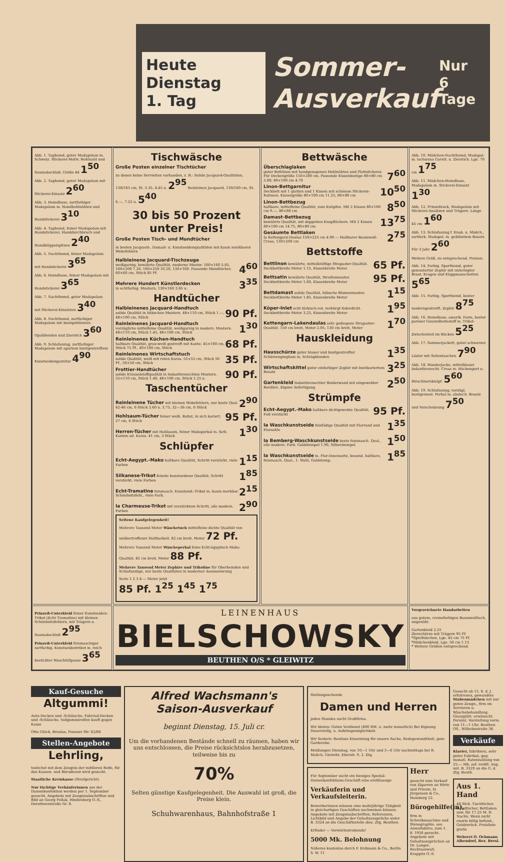Heute Dienstag
1. Tag
Sommer-
Ausverkauf
Nur
6 Tage
Abb. 1. Taghemd, guter Madapolam m. Schweiz. Stickerei-Motiv, Hohlnaht und Saumabschluß. Größe 44 1<sup>50</sup>
Abb. 2. Taghemd, guter Madapolam mit Stickerei-Einsatz 2<sup>60</sup>
Abb. 3. Hemdhose, zartfarbiger Madapolam m. Handhohlnähten und Handstickerei 3<sup>10</sup>
Abb. 4. Taghemd, feiner Madapolam mit Handstickerei, Handdurchbruch und Handklöppelspitzen 2<sup>40</sup>
Abb. 5. Nachthemd, feiner Madapolam mit Handstickerei 3<sup>65</sup>
Abb. 6. Hemdhose, feiner Madapolam mit Handstickerei 3<sup>65</sup>
Abb. 7. Nachthemd, guter Madapolam mit Stickerei-Einsätzen 3<sup>40</sup>
Abb. 8. Nachthemd, zartfarbiger Madapolam mit buntgeblümten Opalblenden und Zierstich 3<sup>60</sup>
Abb. 9. Schlafanzug, zartfarbiger Madapolam mit apartem buntgestreiftem Kunstseidengarnitur 4<sup>90</sup>
Tischwäsche
Große Posten einzelner Tischtücher
zu denen keine Servietten vorhanden, z. B.: Solide Jacquard-Qualitäten, 130/165 cm, St. 3.35, 4.45 u. 2<sup>95</sup> Reinleinen Jacquard, 130/160 cm, St. 6.—, 7.25 u. 5<sup>40</sup>
30 bis 50 Prozent unter Preis!
Große Posten Tisch- und Mundtücher
in besten Jacquard-, Damast- u. Kunstseidenqualitäten mit kaum merkbaren Webefehlern
Halbleinene Jacquard-Tischzeuge
weißgarnig, bewährte Qualität, moderne Muster. 160×160 5.65, 160×200 7.20, 160×250 10.20, 130×160. Passende Mundtücher, 60×60 cm, Stück 85 Pf. 4<sup>60</sup>
Mehrere Hundert Künstlerdecken
in echtfarbig. Mustern, 130×160 3.65 u. 3<sup>35</sup>
Handtücher
Halbleinenes Jacquard-Handtuch
solide Qualität in hübschen Mustern. 48×110 cm, Stück 1.—, 48×100 cm, Stück 90 Pf.
Reinleinenes Jacquard-Handtuch
vorzügliche mittelfeine Qualität, weißgarnig in modern. Mustern. 48×110 cm, Stück 1.45, 48×100 cm, Stück 1<sup>30</sup>
Reinleinenes Küchen-Handtuch
haltbare Qualität, grau-weiß gestreift mit Kante. 45×100 cm, Stück 75 Pf., 40×100 cm, Stück 68 Pf.
Reinleinenes Wirtschaftstuch
solide Qualität, weiß mit roten Karos. 55×55 cm, Stück 50 Pf., 50×50 cm, Stück 35 Pf.
Frottier-Handtücher
solide Kräuselstoffqualität in Indanthrenechten Mustern. 55×110 cm, Stück 1.40, 48×100 cm, Stück 1.25 u. 90 Pf.
Taschentücher
Reinleinene Tücher mit kleinen Webefehlern, nur beste Qual. 42-46 cm, 6 Stück 3.60 u. 3.75, 32—36 cm, 6 Stück 2<sup>90</sup>
Hohlsaum-Tücher feiner weiß. Batist, in sich kariert, 27 cm, 6 Stück 95 Pf.
Herren-Tücher mit Hohlsaum, feiner Makoperkal m. farb. Kanten od. Karos. 41 cm, 3 Stück 1<sup>30</sup>
Schlüpfer
Echt-Aegypt.-Mako haltbare Qualität, Schritt verstärkt, viele Farben 1<sup>15</sup>
Silkanese-Trikot feinste kunstseidene Qualität, Schritt verstärkt, viele Farben 1<sup>85</sup>
Echt-Tramatine feinmasch. Kunstseid.-Trikot m. kaum merkbar. Schönheitsfehl., viele Farb. 2<sup>15</sup>
Ia Charmeuse-Trikot mit verstärktem Schritt, alle modern. Farben 2<sup>90</sup>
Seltene Kaufgelegenheit!
Mehrere Tausend Meter Wäschetuch mittelfeine dichte Qualität von unübertroffener Haltbarkeit. 82 cm breit, Meter 72 Pf.
Mehrere Tausend Meter Wäscheperkal feine Echt-ägyptisch Mako-Qualität. 82 cm breit, Meter 88 Pf.
Mehrere Tausend Meter Zephire und Trikoline für Oberhemden und Schlafanzüge, nur beste Qualitäten in moderner Ausmusterung
Serie 1 2 3 4 — Meter jetzt 85 Pf. 1<sup>25</sup> 1<sup>45</sup> 1<sup>75</sup>
Bettwäsche
Überschlaglaken
guter Bettlinon mit handgezogenen Hohlnähten und Plattstickerei. Für Deckengröße 150×200 cm. Passende Kissenbezüge 80×80 cm 3.80, 80×100 cm 4.70 7<sup>60</sup>
Linon-Bettgarnitur
Deckbett mit 1 glatten und 1 Kissen mit schönem Stickerei-Rahmen. Kissengröße 80×100 cm 11.25, 80×80 cm 10<sup>50</sup>
Linon-Bettbezug
haltbare, mittelfeine Qualität, zum Knöpfen. Mit 2 Kissen 80×100 cm 9.—, 80×80 cm 8<sup>50</sup>
Damast-Bettbezug
bewährte Qualität, mit doppelten Knopflöchern. Mit 2 Kissen 80×100 cm 14.75, 80×80 cm 13<sup>75</sup>
Gesäumte Bettlaken
Ia Kettengarn-Daulas 150×225 cm 4.90 — Haltbarer Baumwoll-Creas, 130×200 cm 2<sup>75</sup>
Bettstoffe
Bettlinon bewährte, mittelkräftige Strapazier-Qualität. Deckbettbreite Meter 1.15, Kissenbreite Meter 65 Pf.
Bettsatin bewährte Qualität, Streifenmuster. Deckbettbreite Meter 1.60, Kissenbreite Meter 95 Pf.
Bettdamast solide Qualität, hübsche Blumenmuster. Deckbettbreite Meter 1.85, Kissenbreite Meter 1<sup>15</sup>
Köper-Inlet echt türkisch-rot, verbürgt federdicht. Deckbettbreite Meter 3.25, Kissenbreite Meter 1<sup>95</sup>
Kettengarn-Lakendaulas sehr gediegene Strapazier-Qualität. 150 cm breit, Meter 2.05, 130 cm breit, Meter 1<sup>70</sup>
Hauskleidung
Hausschürze guter blauer und buntgestreifter Schürzengingham m. Schrägblenden 1<sup>35</sup>
Wirtschaftskittel guter einfarbiger Zephir mit buntkariertem Besatz 3<sup>25</sup>
Gartenkleid Indanthrenechter Beiderwand mit eingewebter Bordüre. Eigene Anfertigung 2<sup>50</sup>
Strümpfe
Echt-Aegypt.-Mako haltbare dichtgewebte Qualität, Fuß verstärkt 95 Pf.
Ia Waschkunstseide feinfädige Qualität mit Florrand und Florsohle 1<sup>35</sup>
Ia Bemberg-Waschkunstseide beste feinmasch. Qual., alle modern. Farb. Goldstempel 1.90, Silberstempel 1<sup>50</sup>
Ia Waschkunstseide m. Flor-Innenseite, besond. haltbare, feinmasch. Qual., 1. Wahl, Goldstemp. 1<sup>85</sup>
Abb. 10. Mädchen-Nachthemd, Madapol. m. lachsrosa Garnit. u. Zierstich. Lge. 70 cm 1<sup>75</sup>
Abb. 11. Mädchen-Hemdhose, Madapolam m. Stickerei-Einsatz 1<sup>30</sup>
Abb. 12. Prinzeßrock, Madapolam mit Stickerei-Ansätzen und Trägern. Länge 45 cm 1<sup>60</sup>
Abb. 13. Schlafanzug f. Knab. u. Mädch., zartfarb. Madapol. m. geblümtem Besatz. Für 3 Jahr 2<sup>60</sup>
Weitere Größ. zu entsprechend. Preisen.
Abb. 14. Farbig. Sporthemd, guter gemusterter Zephir mit unterlegter Brust, Kragen und Klappmanschetten 5<sup>65</sup>
Abb. 15. Farbig. Sporthemd, bester moderngestreift. Zephir 8<sup>75</sup>
Abb. 16. Hemdhose, amerik. Form, bester poröser Gesundheitsstoff m. Trikot-Zwischenteil im Rücken 5<sup>25</sup>
Abb. 17. Sommerjackett, guter schwarzer Löster mit Seitentaschen 7<sup>90</sup>
Abb. 18. Wanderjacke, mittelblauer Indanthrenecht. Creas m. Rückengurt u. Hirschhornknöpf. 5<sup>60</sup>
Abb. 19. Schlafanzug, vorzügl. buntgemust. Perkal m. abstech. Besatz und Verschnürung 7<sup>50</sup>
Prinzeß-Unterkleid feiner Kunstseiden-Trikot (Echt Tramatine) mit kleinen Schönheitsfehlern, mit Trägern u. Saumabschluß 2<sup>95</sup>
Prinzeß-Unterkleid feinmaschiger zartfarbig. Kunstseidentrikot m. reich bestickter Waschtüllpasse 3<sup>65</sup>
LEINENHAUS
BIELSCHOWSKY
BEUTHEN O/S * GLEIWITZ
Vorgezeichnete Handarbeiten
aus gutem, cremefarbigen Baumwolltuch, ungenäht.
Gartenkleid 2.25
Zierschürze mit Trägern 95 Pf.
*Spielhöschen, Lge. 45 cm 75 Pf.
*Mädchenkleid, Lge. 50 cm 1.15
* Weitere Größen entsprechend.
Kauf-Gesuche
Altgummi!
Auto-Decken und -Schläuche, Fahrrad-Decken und -Schläuche, Vollgummireifen kauft gegen Kasse
Otto Glück, Breslau, Posener Str. 62/66
Stellen-Angebote
Lehrling,
tunlichst mit dem Zeugnis der mittleren Reife, für den Kassen- und Bürodienst wird gesucht.
Staatliche Kreiskasse (Strafgericht).
Nur tüchtige Verkäuferinnen aus der Damenkonfektion werden per 1. September gesucht. Angebote mit Zeugnisabschriften und Bild an Georg Pollak, Hindenburg O.-S., Dorotheenstraße Nr. 8.
Alfred Wachsmann's
Saison-Ausverkauf
beginnt Dienstag, 15. Juli cr.
Um die vorhandenen Bestände schnell zu räumen, haben wir uns entschlossen, die Preise rücksichtslos herabzusetzen, teilweise bis zu
70%
Selten günstige Kaufgelegenheit. Die Auswahl ist groß, die Preise klein.
Schuhwarenhaus, Bahnhofstraße 1
Stellungsuchende
Damen und Herren
jeden Standes sucht Großfirma.
Wir bieten: Guten Verdienst (600 RM. u. mehr monatlich) Bei Eignung Dauerstellg. u. Aufstiegsmöglichkeit.
Wir fordern: Restlose Einsetzung für unsere Sache, Redegewandtheit, gute Garderobe.
Meldungen Dienstag, von 10—1 Uhr und 3—6 Uhr nachmittags bei R. Malich, Gleiwitz, Eberstr. 9, 2. Etg.
Für September sucht ein hiesiges Spezial-Damenkonfektions-Geschäft eine erstklassige
Verkäuferin und Verkaufsleiterin.
Bewerberinnen müssen eine mehrjährige Tätigkeit in gleichartigen Geschäften nachweisen können. Angebote mit Zeugnisabschriften, Referenzen, Lichtbild und Angabe der Gehaltsansprüche unter B. 3324 an die Geschäftsstelle dies. Ztg. Beuthen.
Erfinder — Vorwärtsstrebende!
5000 Mk. Belohnung
Näheres kostenlos durch F. Erdmann & Co., Berlin S. W. 11
Herr
gesucht zum Verkauf von Zigarren an Wirte und Private. H. Jürgensen & Co., Hamburg 22.
Bürogehilfe(in),
firm in Schreibmaschine und Stenographie, aus Anwaltsbüro, zum 1. 8. 1930 gesucht. Angebote mit Gehaltsansprüchen an Dr. Langer, Rechtsanwalt, Krappitz O.-S.
Gesucht ab 15. 8. d. J. erfahrenes, gewandtes Stubenmädchen mit nur guten Zeugn., firm im Servieren u. Wäschebehandlung. Glanzplätt. erwünscht. Persönl. Vorstellung vorm. von 11—1 Uhr. Beuthen OS., Wilhelmstraße 38.
Verkäufe
Klavier, fabrikneu, sehr gutes Fabrikat, geg. monatl. Ratenzahlung von 25,— Mk. sof. verkfl. Ang. unt. B. 3329 an die G. d. Ztg. Beuth.
Aus 1. Hand
40 Stck. Tischtücher, Handtücher, Bettlaken usw. für 17.25 M. fr. Nachn. Wenn nicht enorm billig befund., Geldzurück. Preisliste gratis
Weberei O. Ochmann Albendorf, Bez. Bresl.